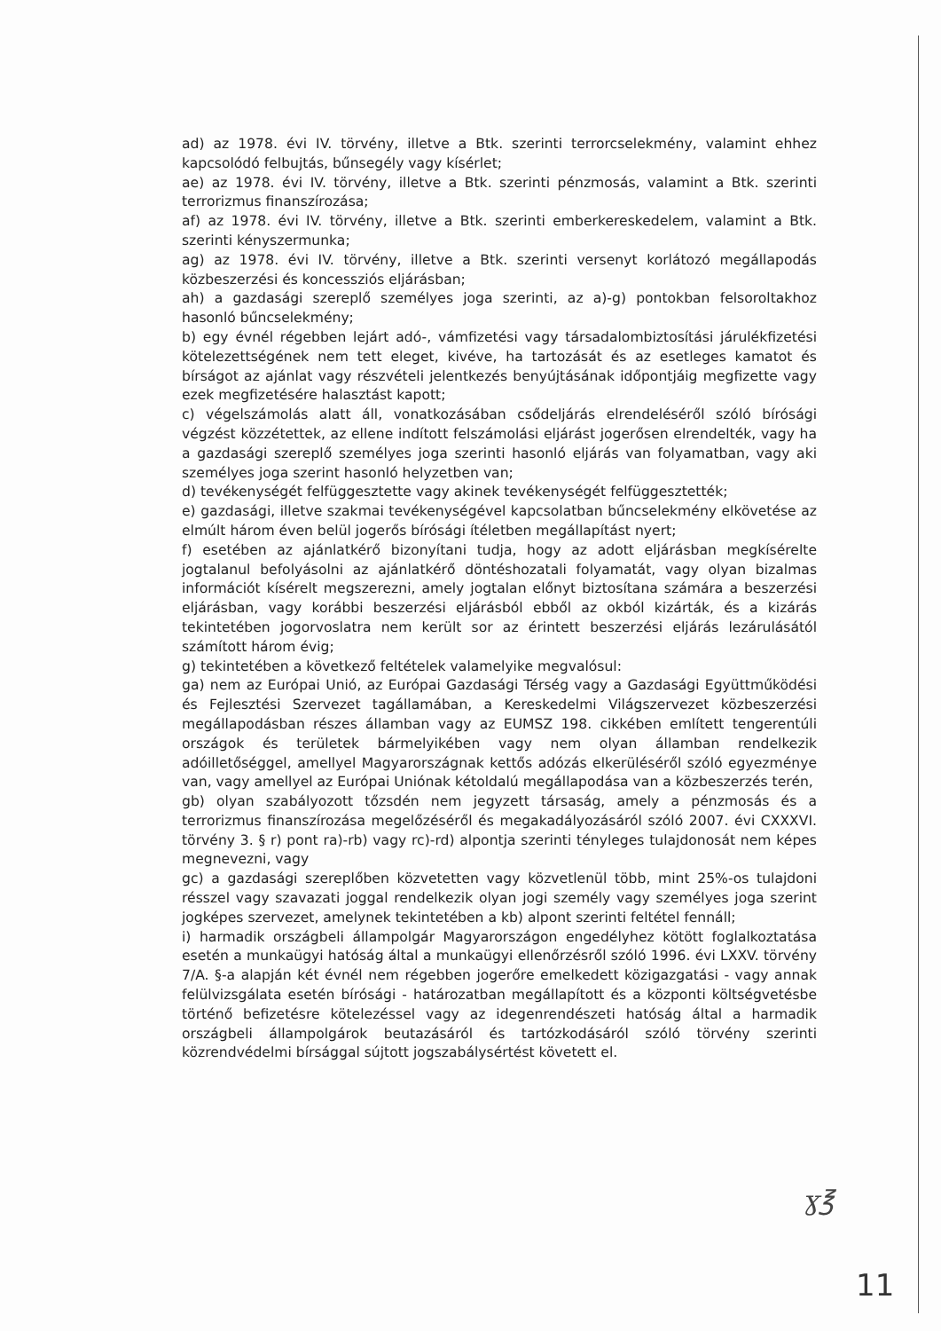ad) az 1978. évi IV. törvény, illetve a Btk. szerinti terrorcselekmény, valamint ehhez kapcsolódó felbujtás, bűnsegély vagy kísérlet;
ae) az 1978. évi IV. törvény, illetve a Btk. szerinti pénzmosás, valamint a Btk. szerinti terrorizmus finanszírozása;
af) az 1978. évi IV. törvény, illetve a Btk. szerinti emberkereskedelem, valamint a Btk. szerinti kényszermunka;
ag) az 1978. évi IV. törvény, illetve a Btk. szerinti versenyt korlátozó megállapodás közbeszerzési és koncessziós eljárásban;
ah) a gazdasági szereplő személyes joga szerinti, az a)-g) pontokban felsoroltakhoz hasonló bűncselekmény;
b) egy évnél régebben lejárt adó-, vámfizetési vagy társadalombiztosítási járulékfizetési kötelezettségének nem tett eleget, kivéve, ha tartozását és az esetleges kamatot és bírságot az ajánlat vagy részvételi jelentkezés benyújtásának időpontjáig megfizette vagy ezek megfizetésére halasztást kapott;
c) végelszámolás alatt áll, vonatkozásában csődeljárás elrendeléséről szóló bírósági végzést közzétettek, az ellene indított felszámolási eljárást jogerősen elrendelték, vagy ha a gazdasági szereplő személyes joga szerinti hasonló eljárás van folyamatban, vagy aki személyes joga szerint hasonló helyzetben van;
d) tevékenységét felfüggesztette vagy akinek tevékenységét felfüggesztették;
e) gazdasági, illetve szakmai tevékenységével kapcsolatban bűncselekmény elkövetése az elmúlt három éven belül jogerős bírósági ítéletben megállapítást nyert;
f) esetében az ajánlatkérő bizonyítani tudja, hogy az adott eljárásban megkísérelte jogtalanul befolyásolni az ajánlatkérő döntéshozatali folyamatát, vagy olyan bizalmas információt kísérelt megszerezni, amely jogtalan előnyt biztosítana számára a beszerzési eljárásban, vagy korábbi beszerzési eljárásból ebből az okból kizárták, és a kizárás tekintetében jogorvoslatra nem került sor az érintett beszerzési eljárás lezárulásától számított három évig;
g) tekintetében a következő feltételek valamelyike megvalósul:
ga) nem az Európai Unió, az Európai Gazdasági Térség vagy a Gazdasági Együttműködési és Fejlesztési Szervezet tagállamában, a Kereskedelmi Világszervezet közbeszerzési megállapodásban részes államban vagy az EUMSZ 198. cikkében említett tengerentúli országok és területek bármelyikében vagy nem olyan államban rendelkezik adóilletőséggel, amellyel Magyarországnak kettős adózás elkerüléséről szóló egyezménye van, vagy amellyel az Európai Uniónak kétoldalú megállapodása van a közbeszerzés terén,
gb) olyan szabályozott tőzsdén nem jegyzett társaság, amely a pénzmosás és a terrorizmus finanszírozása megelőzéséről és megakadályozásáról szóló 2007. évi CXXXVI. törvény 3. § r) pont ra)-rb) vagy rc)-rd) alpontja szerinti tényleges tulajdonosát nem képes megnevezni, vagy
gc) a gazdasági szereplőben közvetetten vagy közvetlenül több, mint 25%-os tulajdoni résszel vagy szavazati joggal rendelkezik olyan jogi személy vagy személyes joga szerint jogképes szervezet, amelynek tekintetében a kb) alpont szerinti feltétel fennáll;
i) harmadik országbeli állampolgár Magyarországon engedélyhez kötött foglalkoztatása esetén a munkaügyi hatóság által a munkaügyi ellenőrzésről szóló 1996. évi LXXV. törvény 7/A. §-a alapján két évnél nem régebben jogerőre emelkedett közigazgatási - vagy annak felülvizsgálata esetén bírósági - határozatban megállapított és a központi költségvetésbe történő befizetésre kötelezéssel vagy az idegenrendészeti hatóság által a harmadik országbeli állampolgárok beutazásáról és tartózkodásáról szóló törvény szerinti közrendvédelmi bírsággal sújtott jogszabálysértést követett el.
ɣ℥
11